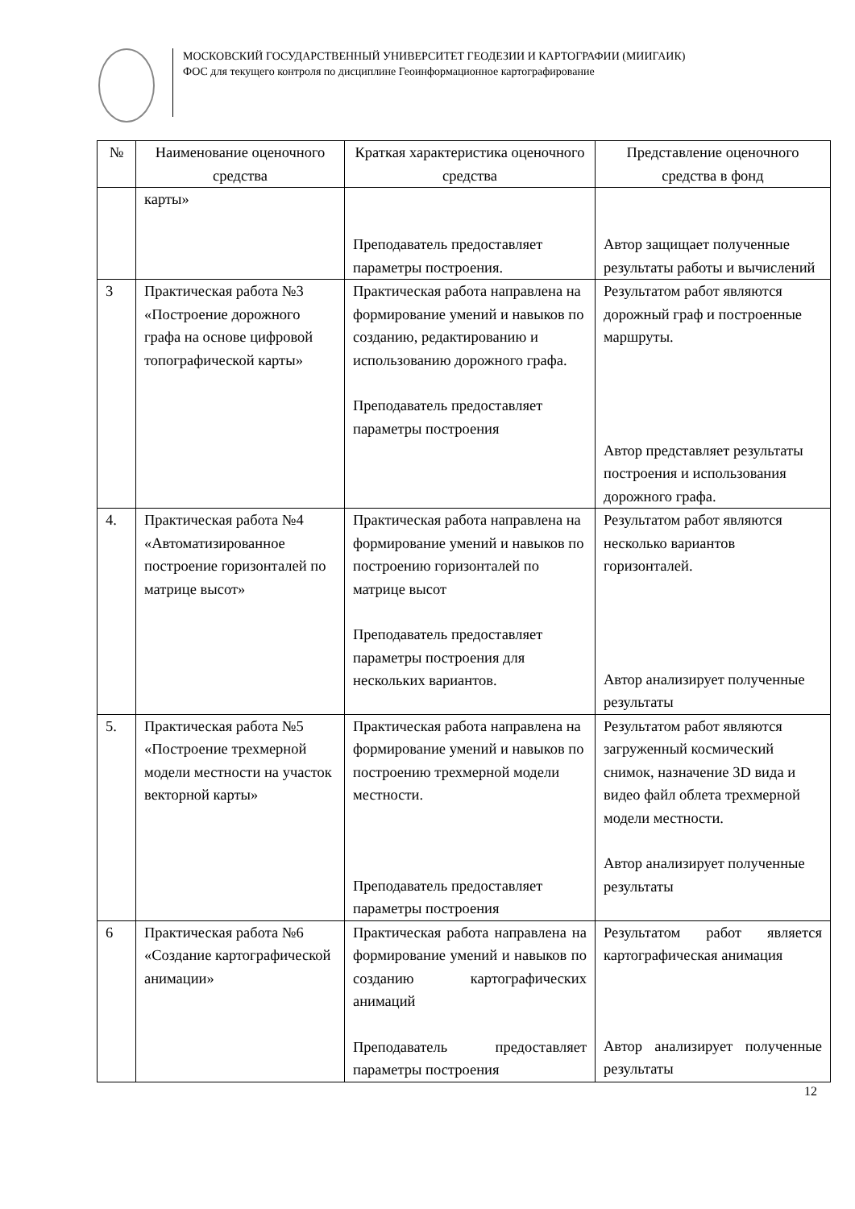МОСКОВСКИЙ ГОСУДАРСТВЕННЫЙ УНИВЕРСИТЕТ ГЕОДЕЗИИ И КАРТОГРАФИИ (МИИГАИК)
ФОС для текущего контроля по дисциплине Геоинформационное картографирование
| № | Наименование оценочного средства | Краткая характеристика оценочного средства | Представление оценочного средства в фонд |
| --- | --- | --- | --- |
| | карты» | Преподаватель предоставляет параметры построения. | Автор защищает полученные результаты работы и вычислений |
| 3 | Практическая работа №3 «Построение дорожного графа на основе цифровой топографической карты» | Практическая работа направлена на формирование умений и навыков по созданию, редактированию и использованию дорожного графа. Преподаватель предоставляет параметры построения | Результатом работ являются дорожный граф и построенные маршруты. Автор представляет результаты построения и использования дорожного графа. |
| 4. | Практическая работа №4 «Автоматизированное построение горизонталей по матрице высот» | Практическая работа направлена на формирование умений и навыков по построению горизонталей по матрице высот Преподаватель предоставляет параметры построения для нескольких вариантов. | Результатом работ являются несколько вариантов горизонталей. Автор анализирует полученные результаты |
| 5. | Практическая работа №5 «Построение трехмерной модели местности на участок векторной карты» | Практическая работа направлена на формирование умений и навыков по построению трехмерной модели местности. Преподаватель предоставляет параметры построения | Результатом работ являются загруженный космический снимок, назначение 3D вида и видео файл облета трехмерной модели местности. Автор анализирует полученные результаты |
| 6 | Практическая работа №6 «Создание картографической анимации» | Практическая работа направлена на формирование умений и навыков по созданию картографических анимаций Преподаватель предоставляет параметры построения | Результатом работ является картографическая анимация Автор анализирует полученные результаты |
12